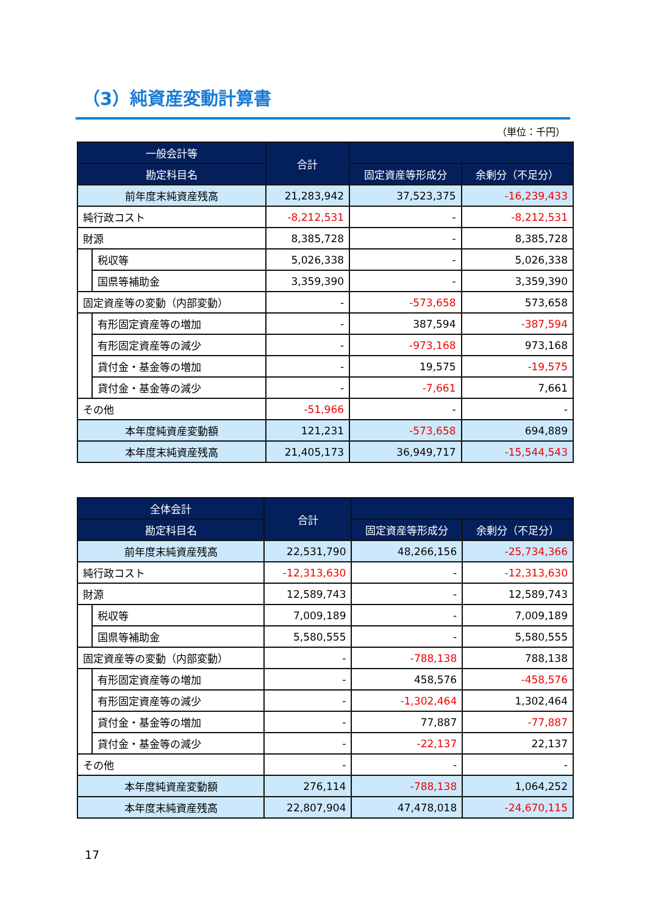（3）純資産変動計算書
（単位：千円）
| 一般会計等 | | 合計 | | |
| --- | --- | --- | --- | --- |
| 勘定科目名 | | | 固定資産等形成分 | 余剰分（不足分） |
| 前年度末純資産残高 | | 21,283,942 | 37,523,375 | -16,239,433 |
| 純行政コスト | | -8,212,531 | - | -8,212,531 |
| 財源 | | 8,385,728 | - | 8,385,728 |
| | 税収等 | 5,026,338 | - | 5,026,338 |
| | 国県等補助金 | 3,359,390 | - | 3,359,390 |
| 固定資産等の変動（内部変動） | | - | -573,658 | 573,658 |
| | 有形固定資産等の増加 | - | 387,594 | -387,594 |
| | 有形固定資産等の減少 | - | -973,168 | 973,168 |
| | 貸付金・基金等の増加 | - | 19,575 | -19,575 |
| | 貸付金・基金等の減少 | - | -7,661 | 7,661 |
| その他 | | -51,966 | - | - |
| 本年度純資産変動額 | | 121,231 | -573,658 | 694,889 |
| 本年度末純資産残高 | | 21,405,173 | 36,949,717 | -15,544,543 |
| 全体会計 | | 合計 | | |
| --- | --- | --- | --- | --- |
| 勘定科目名 | | | 固定資産等形成分 | 余剰分（不足分） |
| 前年度末純資産残高 | | 22,531,790 | 48,266,156 | -25,734,366 |
| 純行政コスト | | -12,313,630 | - | -12,313,630 |
| 財源 | | 12,589,743 | - | 12,589,743 |
| | 税収等 | 7,009,189 | - | 7,009,189 |
| | 国県等補助金 | 5,580,555 | - | 5,580,555 |
| 固定資産等の変動（内部変動） | | - | -788,138 | 788,138 |
| | 有形固定資産等の増加 | - | 458,576 | -458,576 |
| | 有形固定資産等の減少 | - | -1,302,464 | 1,302,464 |
| | 貸付金・基金等の増加 | - | 77,887 | -77,887 |
| | 貸付金・基金等の減少 | - | -22,137 | 22,137 |
| その他 | | - | - | - |
| 本年度純資産変動額 | | 276,114 | -788,138 | 1,064,252 |
| 本年度末純資産残高 | | 22,807,904 | 47,478,018 | -24,670,115 |
17